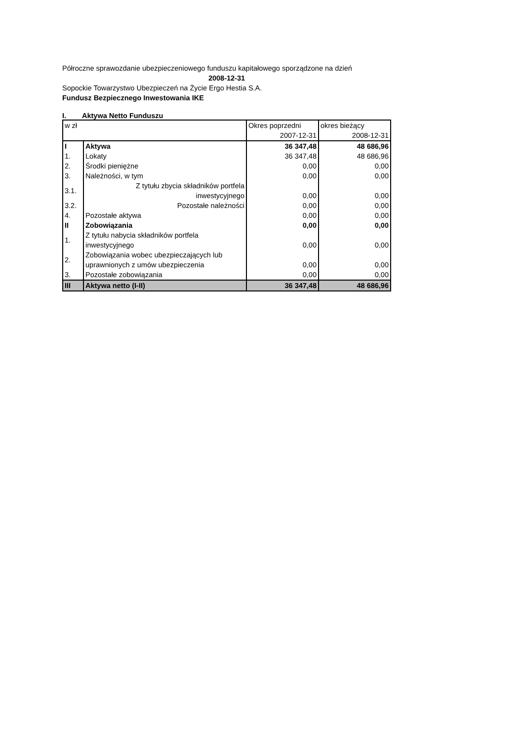Półroczne sprawozdanie ubezpieczeniowego funduszu kapitałowego sporządzone na dzień
2008-12-31
Sopockie Towarzystwo Ubezpieczeń na Życie Ergo Hestia S.A.
Fundusz Bezpiecznego Inwestowania IKE
I. Aktywa Netto Funduszu
| w zł | | Okres poprzedni | okres bieżący |
| | | 2007-12-31 | 2008-12-31 |
| I | Aktywa | 36 347,48 | 48 686,96 |
| 1. | Lokaty | 36 347,48 | 48 686,96 |
| 2. | Środki pieniężne | 0,00 | 0,00 |
| 3. | Należności, w tym | 0,00 | 0,00 |
| 3.1. | Z tytułu zbycia składników portfela inwestycyjnego | 0,00 | 0,00 |
| 3.2. | Pozostałe należności | 0,00 | 0,00 |
| 4. | Pozostałe aktywa | 0,00 | 0,00 |
| II | Zobowiązania | 0,00 | 0,00 |
| 1. | Z tytułu nabycia składników portfela inwestycyjnego | 0,00 | 0,00 |
| 2. | Zobowiązania wobec ubezpieczających lub uprawnionych z umów ubezpieczenia | 0,00 | 0,00 |
| 3. | Pozostałe zobowiązania | 0,00 | 0,00 |
| III | Aktywa netto (I-II) | 36 347,48 | 48 686,96 |